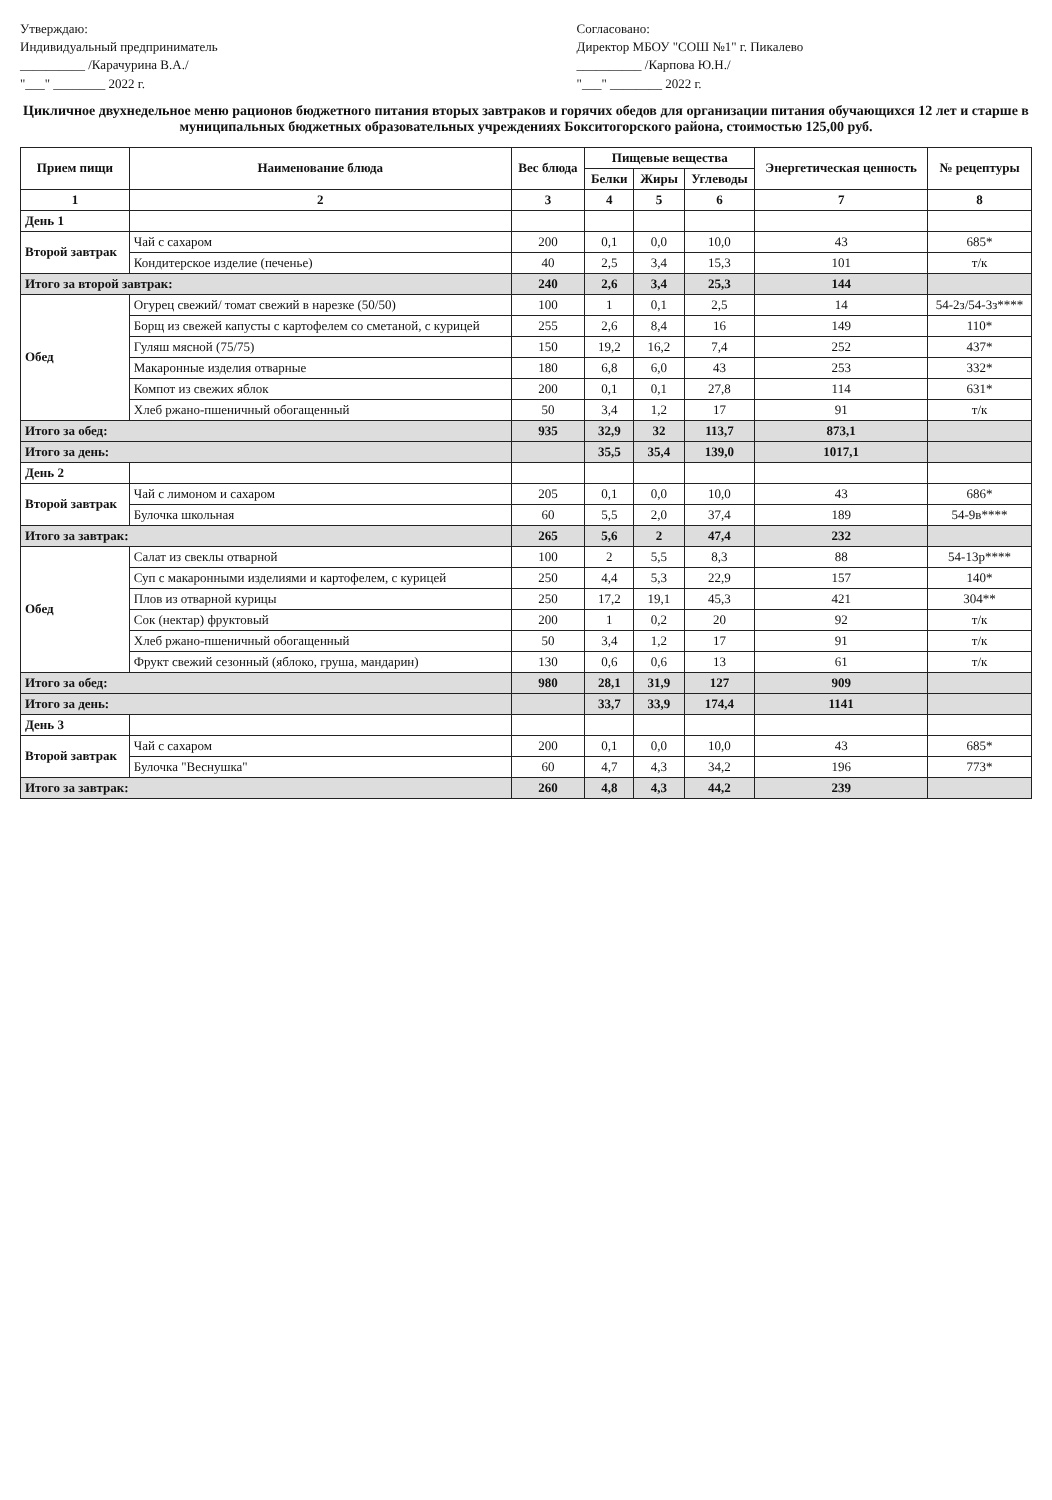Утверждаю:
Индивидуальный предприниматель
__________ /Карачурина В.А./
"___" ________ 2022 г.
Согласовано:
Директор МБОУ "СОШ №1" г. Пикалево
__________ /Карпова Ю.Н./
"___" ________ 2022 г.
Цикличное двухнедельное меню рационов бюджетного питания вторых завтраков и горячих обедов для организации питания обучающихся 12 лет и старше в муниципальных бюджетных образовательных учреждениях Бокситогорского района, стоимостью 125,00 руб.
| Прием пищи | Наименование блюда | Вес блюда | Пищевые вещества | | | Энергетическая ценность | № рецептуры |
| --- | --- | --- | --- | --- | --- | --- | --- |
| | | | Белки | Жиры | Углеводы | | |
| 1 | 2 | 3 | 4 | 5 | 6 | 7 | 8 |
| День 1 | | | | | | | |
| Второй завтрак | Чай с сахаром | 200 | 0,1 | 0,0 | 10,0 | 43 | 685* |
| | Кондитерское изделие (печенье) | 40 | 2,5 | 3,4 | 15,3 | 101 | т/к |
| Итого за второй завтрак: | | 240 | 2,6 | 3,4 | 25,3 | 144 | |
| Обед | Огурец свежий/ томат свежий в нарезке (50/50) | 100 | 1 | 0,1 | 2,5 | 14 | 54-2з/54-3з**** |
| | Борщ из свежей капусты с картофелем со сметаной, с курицей | 255 | 2,6 | 8,4 | 16 | 149 | 110* |
| | Гуляш мясной (75/75) | 150 | 19,2 | 16,2 | 7,4 | 252 | 437* |
| | Макаронные изделия отварные | 180 | 6,8 | 6,0 | 43 | 253 | 332* |
| | Компот из свежих яблок | 200 | 0,1 | 0,1 | 27,8 | 114 | 631* |
| | Хлеб ржано-пшеничный обогащенный | 50 | 3,4 | 1,2 | 17 | 91 | т/к |
| Итого за обед: | | 935 | 32,9 | 32 | 113,7 | 873,1 | |
| Итого за день: | | | 35,5 | 35,4 | 139,0 | 1017,1 | |
| День 2 | | | | | | | |
| Второй завтрак | Чай с лимоном и сахаром | 205 | 0,1 | 0,0 | 10,0 | 43 | 686* |
| | Булочка школьная | 60 | 5,5 | 2,0 | 37,4 | 189 | 54-9в**** |
| Итого за завтрак: | | 265 | 5,6 | 2 | 47,4 | 232 | |
| Обед | Салат из свеклы отварной | 100 | 2 | 5,5 | 8,3 | 88 | 54-13р**** |
| | Суп с макаронными изделиями и картофелем, с курицей | 250 | 4,4 | 5,3 | 22,9 | 157 | 140* |
| | Плов из отварной курицы | 250 | 17,2 | 19,1 | 45,3 | 421 | 304** |
| | Сок (нектар) фруктовый | 200 | 1 | 0,2 | 20 | 92 | т/к |
| | Хлеб ржано-пшеничный обогащенный | 50 | 3,4 | 1,2 | 17 | 91 | т/к |
| | Фрукт свежий сезонный (яблоко, груша, мандарин) | 130 | 0,6 | 0,6 | 13 | 61 | т/к |
| Итого за обед: | | 980 | 28,1 | 31,9 | 127 | 909 | |
| Итого за день: | | | 33,7 | 33,9 | 174,4 | 1141 | |
| День 3 | | | | | | | |
| Второй завтрак | Чай с сахаром | 200 | 0,1 | 0,0 | 10,0 | 43 | 685* |
| | Булочка "Веснушка" | 60 | 4,7 | 4,3 | 34,2 | 196 | 773* |
| Итого за завтрак: | | 260 | 4,8 | 4,3 | 44,2 | 239 | |